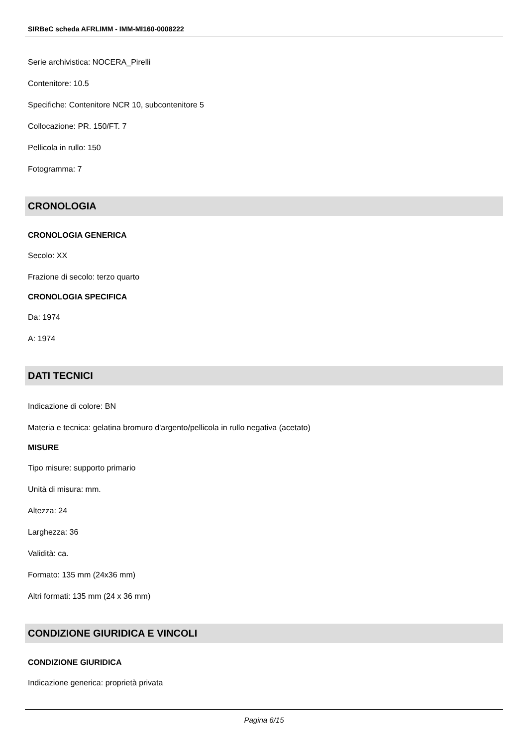SIRBeC scheda AFRLIMM - IMM-MI160-0008222
Serie archivistica: NOCERA_Pirelli
Contenitore: 10.5
Specifiche: Contenitore NCR 10, subcontenitore 5
Collocazione: PR. 150/FT. 7
Pellicola in rullo: 150
Fotogramma: 7
CRONOLOGIA
CRONOLOGIA GENERICA
Secolo: XX
Frazione di secolo: terzo quarto
CRONOLOGIA SPECIFICA
Da: 1974
A: 1974
DATI TECNICI
Indicazione di colore: BN
Materia e tecnica: gelatina bromuro d'argento/pellicola in rullo negativa (acetato)
MISURE
Tipo misure: supporto primario
Unità di misura: mm.
Altezza: 24
Larghezza: 36
Validità: ca.
Formato: 135 mm (24x36 mm)
Altri formati: 135 mm (24 x 36 mm)
CONDIZIONE GIURIDICA E VINCOLI
CONDIZIONE GIURIDICA
Indicazione generica: proprietà privata
Pagina 6/15